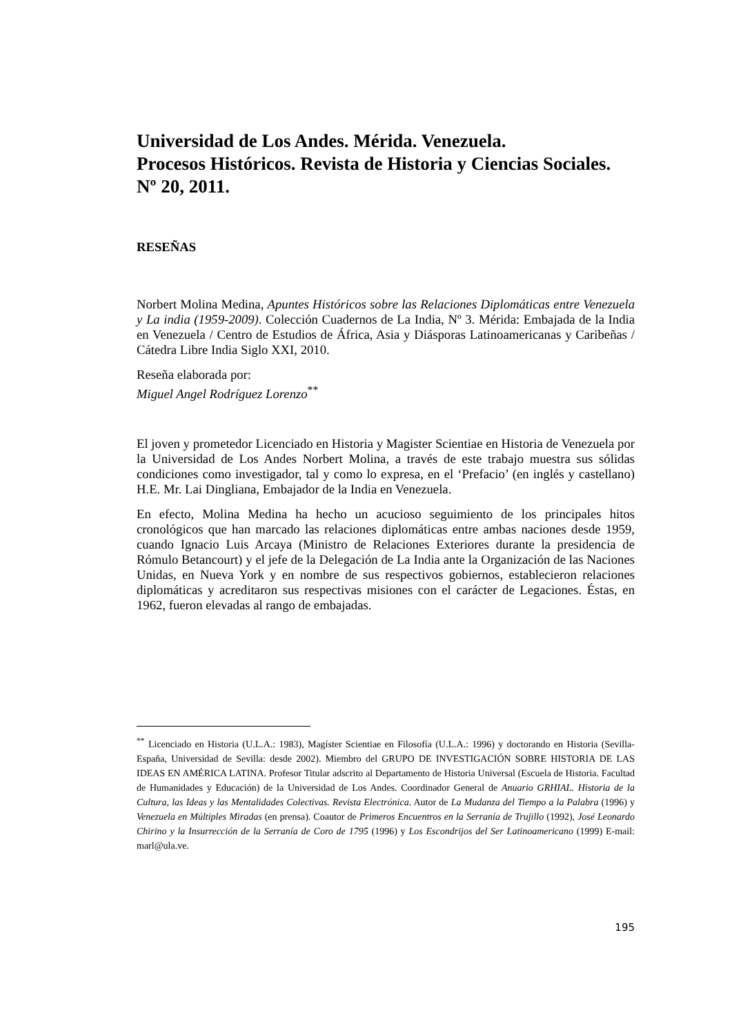Universidad de Los Andes. Mérida. Venezuela.
Procesos Históricos. Revista de Historia y Ciencias Sociales.
Nº 20, 2011.
RESEÑAS
Norbert Molina Medina, Apuntes Históricos sobre las Relaciones Diplomáticas entre Venezuela y La india (1959-2009). Colección Cuadernos de La India, Nº 3. Mérida: Embajada de la India en Venezuela / Centro de Estudios de África, Asia y Diásporas Latinoamericanas y Caribeñas / Cátedra Libre India Siglo XXI, 2010.
Reseña elaborada por:
Miguel Angel Rodríguez Lorenzo<sup>**</sup>
El joven y prometedor Licenciado en Historia y Magister Scientiae en Historia de Venezuela por la Universidad de Los Andes Norbert Molina, a través de este trabajo muestra sus sólidas condiciones como investigador, tal y como lo expresa, en el ‘Prefacio’ (en inglés y castellano) H.E. Mr. Lai Dingliana, Embajador de la India en Venezuela.
En efecto, Molina Medina ha hecho un acucioso seguimiento de los principales hitos cronológicos que han marcado las relaciones diplomáticas entre ambas naciones desde 1959, cuando Ignacio Luis Arcaya (Ministro de Relaciones Exteriores durante la presidencia de Rómulo Betancourt) y el jefe de la Delegación de La India ante la Organización de las Naciones Unidas, en Nueva York y en nombre de sus respectivos gobiernos, establecieron relaciones diplomáticas y acreditaron sus respectivas misiones con el carácter de Legaciones. Éstas, en 1962, fueron elevadas al rango de embajadas.
<sup>**</sup> Licenciado en Historia (U.L.A.: 1983), Magíster Scientiae en Filosofía (U.L.A.: 1996) y doctorando en Historia (Sevilla-España, Universidad de Sevilla: desde 2002). Miembro del GRUPO DE INVESTIGACIÓN SOBRE HISTORIA DE LAS IDEAS EN AMÉRICA LATINA. Profesor Titular adscrito al Departamento de Historia Universal (Escuela de Historia. Facultad de Humanidades y Educación) de la Universidad de Los Andes. Coordinador General de Anuario GRHIAL. Historia de la Cultura, las Ideas y las Mentalidades Colectivas. Revista Electrónica. Autor de La Mudanza del Tiempo a la Palabra (1996) y Venezuela en Múltiples Miradas (en prensa). Coautor de Primeros Encuentros en la Serranía de Trujillo (1992), José Leonardo Chirino y la Insurrección de la Serranía de Coro de 1795 (1996) y Los Escondrijos del Ser Latinoamericano (1999) E-mail: marl@ula.ve.
195